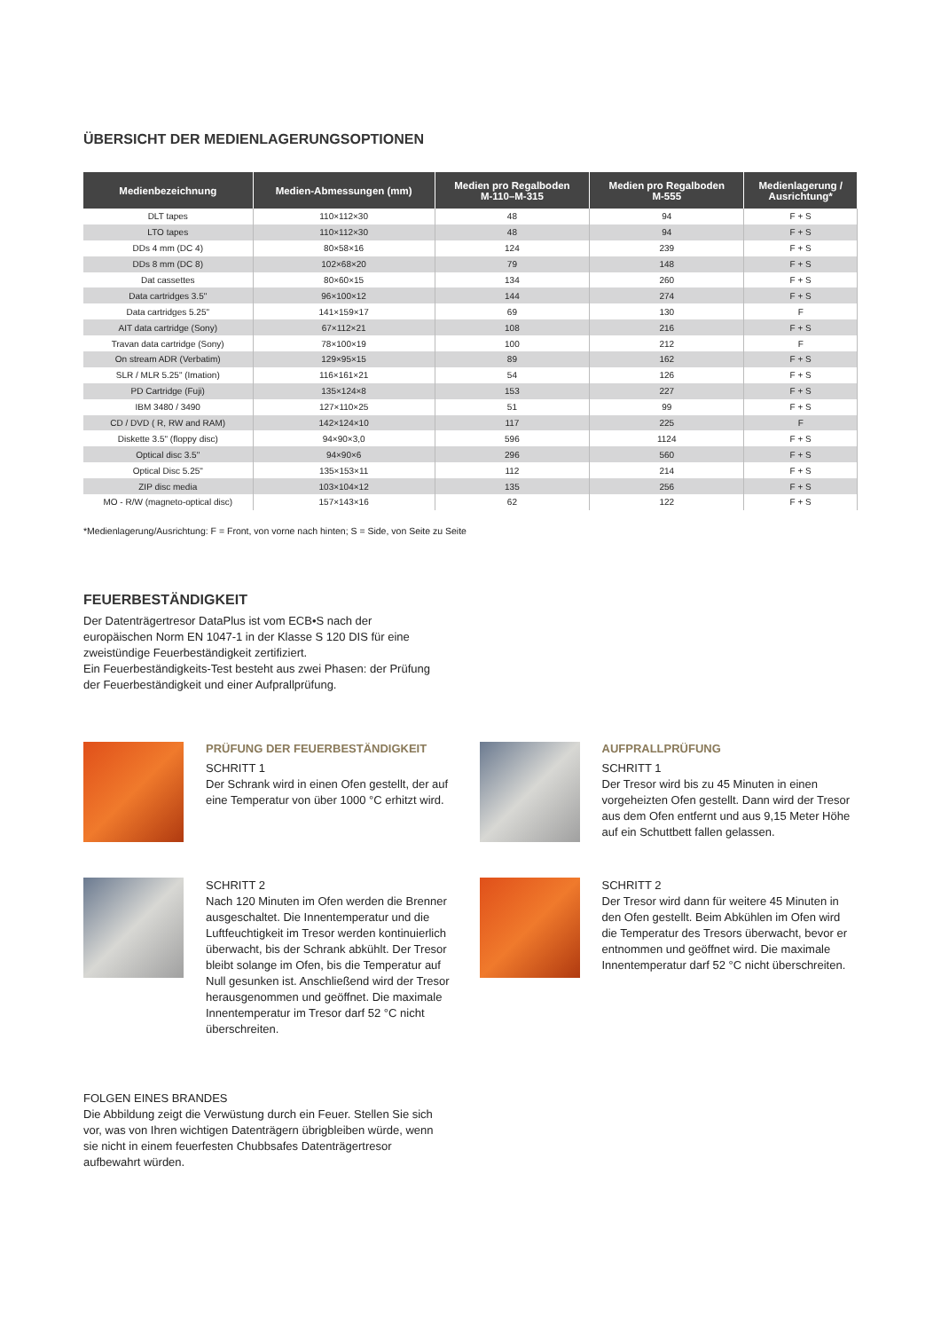ÜBERSICHT DER MEDIENLAGERUNGSOPTIONEN
| Medienbezeichnung | Medien-Abmessungen (mm) | Medien pro Regalboden M-110–M-315 | Medien pro Regalboden M-555 | Medienlagerung / Ausrichtung* |
| --- | --- | --- | --- | --- |
| DLT tapes | 110×112×30 | 48 | 94 | F + S |
| LTO tapes | 110×112×30 | 48 | 94 | F + S |
| DDs 4 mm (DC 4) | 80×58×16 | 124 | 239 | F + S |
| DDs 8 mm (DC 8) | 102×68×20 | 79 | 148 | F + S |
| Dat cassettes | 80×60×15 | 134 | 260 | F + S |
| Data cartridges 3.5" | 96×100×12 | 144 | 274 | F + S |
| Data cartridges 5.25" | 141×159×17 | 69 | 130 | F |
| AIT data cartridge (Sony) | 67×112×21 | 108 | 216 | F + S |
| Travan data cartridge (Sony) | 78×100×19 | 100 | 212 | F |
| On stream ADR (Verbatim) | 129×95×15 | 89 | 162 | F + S |
| SLR / MLR 5.25" (Imation) | 116×161×21 | 54 | 126 | F + S |
| PD Cartridge (Fuji) | 135×124×8 | 153 | 227 | F + S |
| IBM 3480 / 3490 | 127×110×25 | 51 | 99 | F + S |
| CD / DVD ( R, RW and RAM) | 142×124×10 | 117 | 225 | F |
| Diskette 3.5" (floppy disc) | 94×90×3,0 | 596 | 1124 | F + S |
| Optical disc 3.5" | 94×90×6 | 296 | 560 | F + S |
| Optical Disc 5.25" | 135×153×11 | 112 | 214 | F + S |
| ZIP disc media | 103×104×12 | 135 | 256 | F + S |
| MO - R/W (magneto-optical disc) | 157×143×16 | 62 | 122 | F + S |
*Medienlagerung/Ausrichtung: F = Front, von vorne nach hinten; S = Side, von Seite zu Seite
FEUERBESTÄNDIGKEIT
Der Datenträgertresor DataPlus ist vom ECB•S nach der europäischen Norm EN 1047-1 in der Klasse S 120 DIS für eine zweistündige Feuerbeständigkeit zertifiziert.
Ein Feuerbeständigkeits-Test besteht aus zwei Phasen: der Prüfung der Feuerbeständigkeit und einer Aufprallprüfung.
PRÜFUNG DER FEUERBESTÄNDIGKEIT
SCHRITT 1
Der Schrank wird in einen Ofen gestellt, der auf eine Temperatur von über 1000 °C erhitzt wird.
SCHRITT 2
Nach 120 Minuten im Ofen werden die Brenner ausgeschaltet. Die Innentemperatur und die Luftfeuchtigkeit im Tresor werden kontinuierlich überwacht, bis der Schrank abkühlt. Der Tresor bleibt solange im Ofen, bis die Temperatur auf Null gesunken ist. Anschließend wird der Tresor herausgenommen und geöffnet. Die maximale Innentemperatur im Tresor darf 52 °C nicht überschreiten.
AUFPRALLPRÜFUNG
SCHRITT 1
Der Tresor wird bis zu 45 Minuten in einen vorgeheizten Ofen gestellt. Dann wird der Tresor aus dem Ofen entfernt und aus 9,15 Meter Höhe auf ein Schuttbett fallen gelassen.
SCHRITT 2
Der Tresor wird dann für weitere 45 Minuten in den Ofen gestellt. Beim Abkühlen im Ofen wird die Temperatur des Tresors überwacht, bevor er entnommen und geöffnet wird. Die maximale Innentemperatur darf 52 °C nicht überschreiten.
FOLGEN EINES BRANDES
Die Abbildung zeigt die Verwüstung durch ein Feuer. Stellen Sie sich vor, was von Ihren wichtigen Datenträgern übrigbleiben würde, wenn sie nicht in einem feuerfesten Chubbsafes Datenträgertresor aufbewahrt würden.